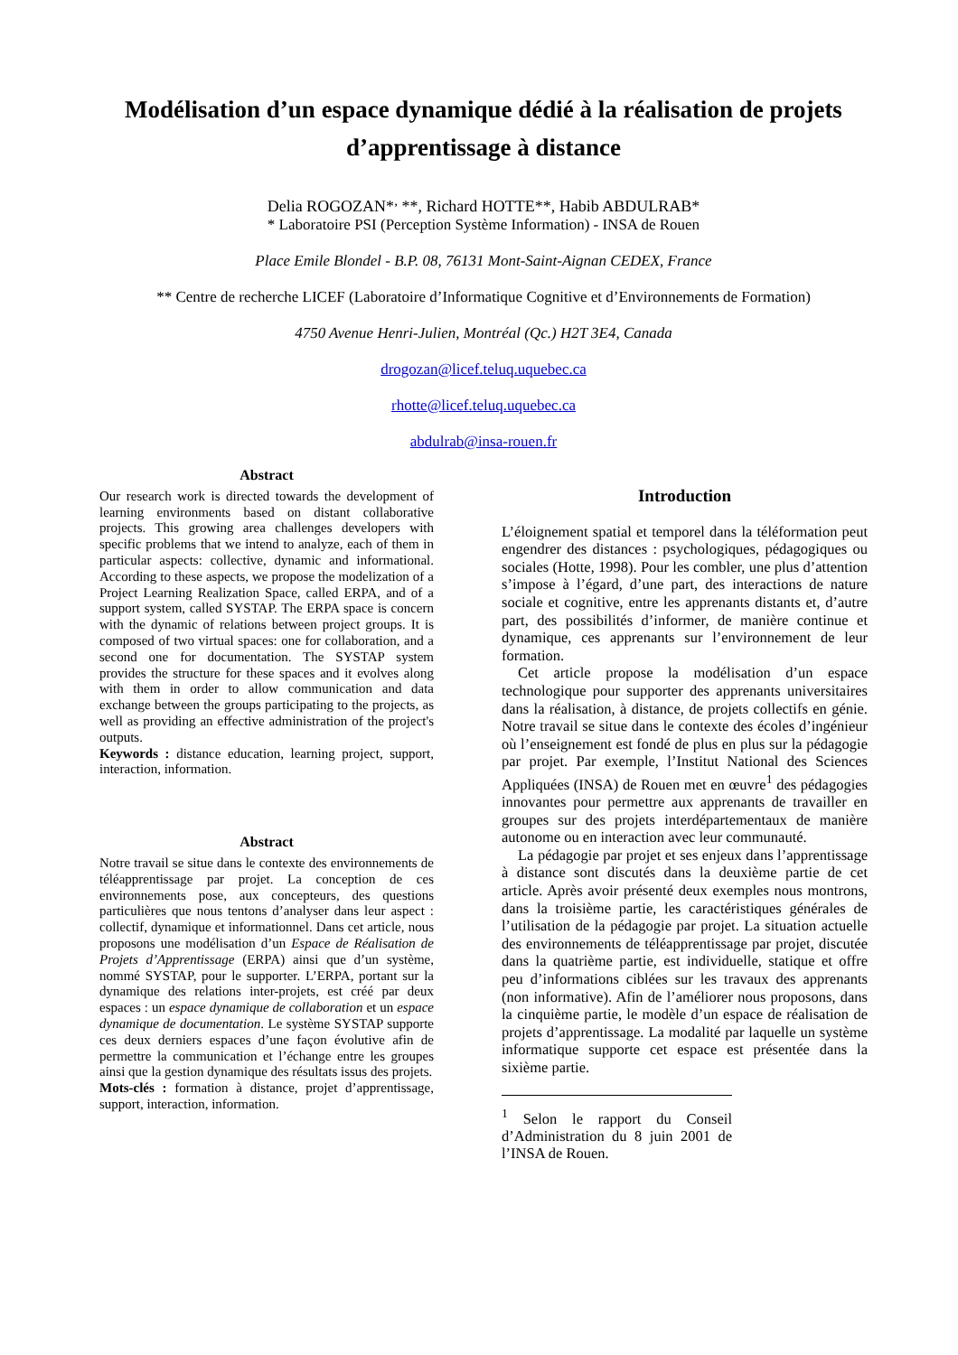Modélisation d’un espace dynamique dédié à la réalisation de projets d’apprentissage à distance
Delia ROGOZAN*<sup>,</sup> **, Richard HOTTE**, Habib ABDULRAB*
* Laboratoire PSI (Perception Système Information) - INSA de Rouen
Place Emile Blondel - B.P. 08, 76131 Mont-Saint-Aignan CEDEX, France
** Centre de recherche LICEF (Laboratoire d’Informatique Cognitive et d’Environnements de Formation)
4750 Avenue Henri-Julien, Montréal (Qc.) H2T 3E4, Canada
drogozan@licef.teluq.uquebec.ca
rhotte@licef.teluq.uquebec.ca
abdulrab@insa-rouen.fr
Abstract
Our research work is directed towards the development of learning environments based on distant collaborative projects. This growing area challenges developers with specific problems that we intend to analyze, each of them in particular aspects: collective, dynamic and informational. According to these aspects, we propose the modelization of a Project Learning Realization Space, called ERPA, and of a support system, called SYSTAP. The ERPA space is concern with the dynamic of relations between project groups. It is composed of two virtual spaces: one for collaboration, and a second one for documentation. The SYSTAP system provides the structure for these spaces and it evolves along with them in order to allow communication and data exchange between the groups participating to the projects, as well as providing an effective administration of the project's outputs.
Keywords : distance education, learning project, support, interaction, information.
Abstract
Notre travail se situe dans le contexte des environnements de téléapprentissage par projet. La conception de ces environnements pose, aux concepteurs, des questions particulières que nous tentons d’analyser dans leur aspect : collectif, dynamique et informationnel. Dans cet article, nous proposons une modélisation d’un Espace de Réalisation de Projets d’Apprentissage (ERPA) ainsi que d’un système, nommé SYSTAP, pour le supporter. L’ERPA, portant sur la dynamique des relations inter-projets, est créé par deux espaces : un espace dynamique de collaboration et un espace dynamique de documentation. Le système SYSTAP supporte ces deux derniers espaces d’une façon évolutive afin de permettre la communication et l’échange entre les groupes ainsi que la gestion dynamique des résultats issus des projets.
Mots-clés : formation à distance, projet d’apprentissage, support, interaction, information.
Introduction
L’éloignement spatial et temporel dans la téléformation peut engendrer des distances : psychologiques, pédagogiques ou sociales (Hotte, 1998). Pour les combler, une plus d’attention s’impose à l’égard, d’une part, des interactions de nature sociale et cognitive, entre les apprenants distants et, d’autre part, des possibilités d’informer, de manière continue et dynamique, ces apprenants sur l’environnement de leur formation.
Cet article propose la modélisation d’un espace technologique pour supporter des apprenants universitaires dans la réalisation, à distance, de projets collectifs en génie. Notre travail se situe dans le contexte des écoles d’ingénieur où l’enseignement est fondé de plus en plus sur la pédagogie par projet. Par exemple, l’Institut National des Sciences Appliquées (INSA) de Rouen met en œuvre<sup>1</sup> des pédagogies innovantes pour permettre aux apprenants de travailler en groupes sur des projets interdépartementaux de manière autonome ou en interaction avec leur communauté.
La pédagogie par projet et ses enjeux dans l’apprentissage à distance sont discutés dans la deuxième partie de cet article. Après avoir présenté deux exemples nous montrons, dans la troisième partie, les caractéristiques générales de l’utilisation de la pédagogie par projet. La situation actuelle des environnements de téléapprentissage par projet, discutée dans la quatrième partie, est individuelle, statique et offre peu d’informations ciblées sur les travaux des apprenants (non informative). Afin de l’améliorer nous proposons, dans la cinquième partie, le modèle d’un espace de réalisation de projets d’apprentissage. La modalité par laquelle un système informatique supporte cet espace est présentée dans la sixième partie.
<sup>1</sup> Selon le rapport du Conseil d’Administration du 8 juin 2001 de l’INSA de Rouen.